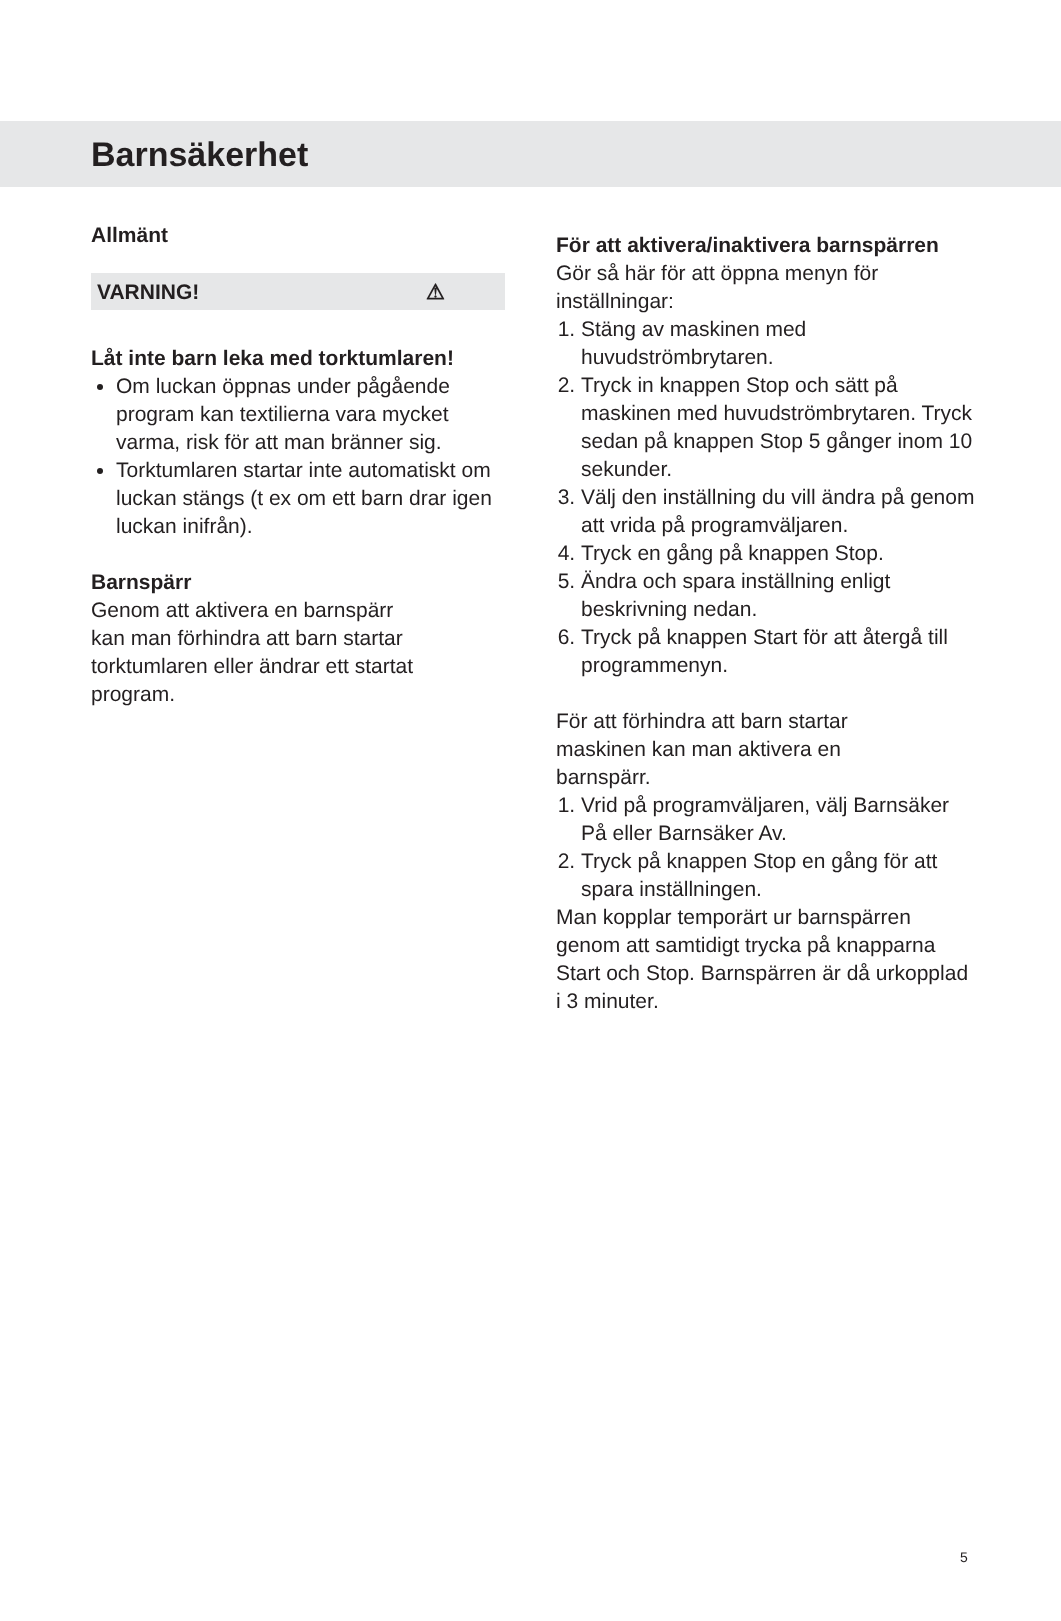Barnsäkerhet
Allmänt
VARNING! ⚠
Låt inte barn leka med torktumlaren!
Om luckan öppnas under pågående program kan textilierna vara mycket varma, risk för att man bränner sig.
Torktumlaren startar inte automatiskt om luckan stängs (t ex om ett barn drar igen luckan inifrån).
Barnspärr
Genom att aktivera en barnspärr
kan man förhindra att barn startar
torktumlaren eller ändrar ett startat
program.
För att aktivera/inaktivera barnspärren
Gör så här för att öppna menyn för inställningar:
1. Stäng av maskinen med huvudströmbrytaren.
2. Tryck in knappen Stop och sätt på maskinen med huvudströmbrytaren. Tryck sedan på knappen Stop 5 gånger inom 10 sekunder.
3. Välj den inställning du vill ändra på genom att vrida på programväljaren.
4. Tryck en gång på knappen Stop.
5. Ändra och spara inställning enligt beskrivning nedan.
6. Tryck på knappen Start för att återgå till programmenyn.
För att förhindra att barn startar
maskinen kan man aktivera en
barnspärr.
1. Vrid på programväljaren, välj Barnsäker På eller Barnsäker Av.
2. Tryck på knappen Stop en gång för att spara inställningen.
Man kopplar temporärt ur barnspärren genom att samtidigt trycka på knapparna Start och Stop. Barnspärren är då urkopplad i 3 minuter.
5